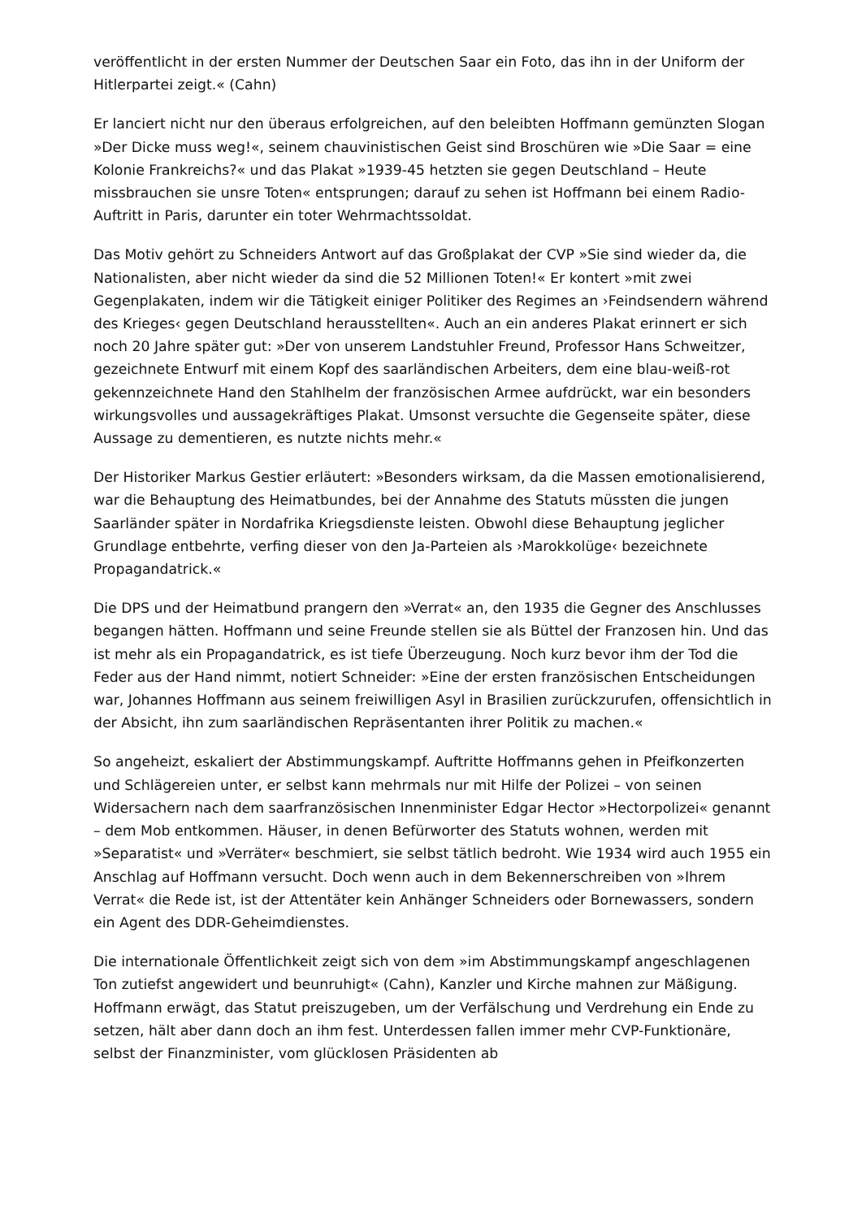veröffentlicht in der ersten Nummer der Deutschen Saar ein Foto, das ihn in der Uniform der Hitlerpartei zeigt.« (Cahn)
Er lanciert nicht nur den überaus erfolgreichen, auf den beleibten Hoffmann gemünzten Slogan »Der Dicke muss weg!«, seinem chauvinistischen Geist sind Broschüren wie »Die Saar = eine Kolonie Frankreichs?« und das Plakat »1939-45 hetzten sie gegen Deutschland – Heute missbrauchen sie unsre Toten« entsprungen; darauf zu sehen ist Hoffmann bei einem Radio-Auftritt in Paris, darunter ein toter Wehrmachtssoldat.
Das Motiv gehört zu Schneiders Antwort auf das Großplakat der CVP »Sie sind wieder da, die Nationalisten, aber nicht wieder da sind die 52 Millionen Toten!« Er kontert »mit zwei Gegenplakaten, indem wir die Tätigkeit einiger Politiker des Regimes an ›Feindsendern während des Krieges‹ gegen Deutschland herausstellten«. Auch an ein anderes Plakat erinnert er sich noch 20 Jahre später gut: »Der von unserem Landstuhler Freund, Professor Hans Schweitzer, gezeichnete Entwurf mit einem Kopf des saarländischen Arbeiters, dem eine blau-weiß-rot gekennzeichnete Hand den Stahlhelm der französischen Armee aufdrückt, war ein besonders wirkungsvolles und aussagekräftiges Plakat. Umsonst versuchte die Gegenseite später, diese Aussage zu dementieren, es nutzte nichts mehr.«
Der Historiker Markus Gestier erläutert: »Besonders wirksam, da die Massen emotionalisierend, war die Behauptung des Heimatbundes, bei der Annahme des Statuts müssten die jungen Saarländer später in Nordafrika Kriegsdienste leisten. Obwohl diese Behauptung jeglicher Grundlage entbehrte, verfing dieser von den Ja-Parteien als ›Marokkolüge‹ bezeichnete Propagandatrick.«
Die DPS und der Heimatbund prangern den »Verrat« an, den 1935 die Gegner des Anschlusses begangen hätten. Hoffmann und seine Freunde stellen sie als Büttel der Franzosen hin. Und das ist mehr als ein Propagandatrick, es ist tiefe Überzeugung. Noch kurz bevor ihm der Tod die Feder aus der Hand nimmt, notiert Schneider: »Eine der ersten französischen Entscheidungen war, Johannes Hoffmann aus seinem freiwilligen Asyl in Brasilien zurückzurufen, offensichtlich in der Absicht, ihn zum saarländischen Repräsentanten ihrer Politik zu machen.«
So angeheizt, eskaliert der Abstimmungskampf. Auftritte Hoffmanns gehen in Pfeifkonzerten und Schlägereien unter, er selbst kann mehrmals nur mit Hilfe der Polizei – von seinen Widersachern nach dem saarfranzösischen Innenminister Edgar Hector »Hectorpolizei« genannt – dem Mob entkommen. Häuser, in denen Befürworter des Statuts wohnen, werden mit »Separatist« und »Verräter« beschmiert, sie selbst tätlich bedroht. Wie 1934 wird auch 1955 ein Anschlag auf Hoffmann versucht. Doch wenn auch in dem Bekennerschreiben von »Ihrem Verrat« die Rede ist, ist der Attentäter kein Anhänger Schneiders oder Bornewassers, sondern ein Agent des DDR-Geheimdienstes.
Die internationale Öffentlichkeit zeigt sich von dem »im Abstimmungskampf angeschlagenen Ton zutiefst angewidert und beunruhigt« (Cahn), Kanzler und Kirche mahnen zur Mäßigung. Hoffmann erwägt, das Statut preiszugeben, um der Verfälschung und Verdrehung ein Ende zu setzen, hält aber dann doch an ihm fest. Unterdessen fallen immer mehr CVP-Funktionäre, selbst der Finanzminister, vom glücklosen Präsidenten ab